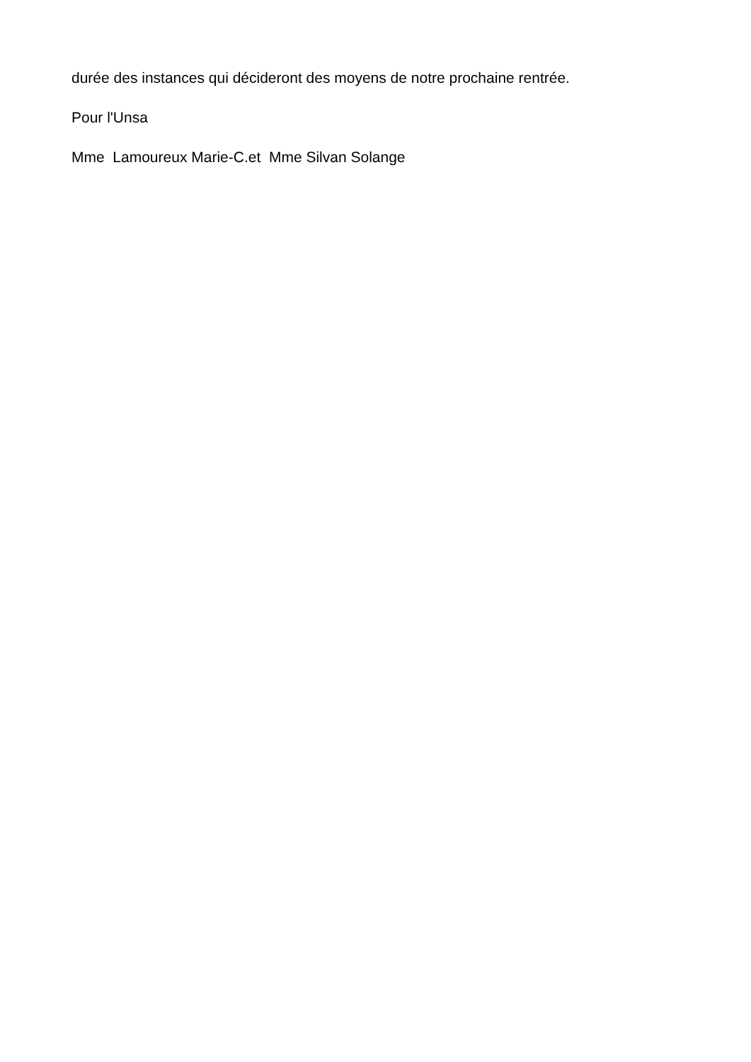durée des instances qui décideront des moyens de notre prochaine rentrée.
Pour l'Unsa
Mme Lamoureux Marie-C.et Mme Silvan Solange